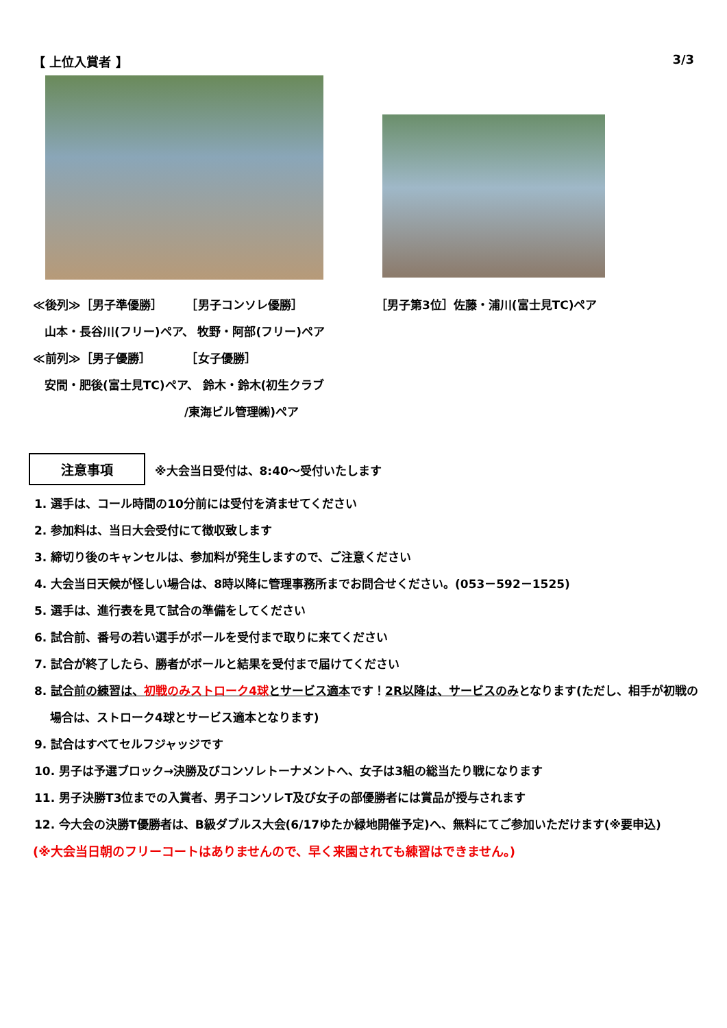【 上位入賞者 】 3/3
≪後列≫［男子準優勝］　　　［男子コンソレ優勝］
　山本・長谷川(フリー)ペア、 牧野・阿部(フリー)ペア
≪前列≫［男子優勝］　　　　［女子優勝］
　安間・肥後(富士見TC)ペア、 鈴木・鈴木(初生クラブ
　　　　　　　　　　　　　/東海ビル管理㈱)ペア
［男子第3位］佐藤・浦川(富士見TC)ペア
注意事項 ※大会当日受付は、8:40～受付いたします
1. 選手は、コール時間の10分前には受付を済ませてください
2. 参加料は、当日大会受付にて徴収致します
3. 締切り後のキャンセルは、参加料が発生しますので、ご注意ください
4. 大会当日天候が怪しい場合は、8時以降に管理事務所までお問合せください。(053－592－1525)
5. 選手は、進行表を見て試合の準備をしてください
6. 試合前、番号の若い選手がボールを受付まで取りに来てください
7. 試合が終了したら、勝者がボールと結果を受付まで届けてください
8. 試合前の練習は、初戦のみストローク4球とサービス適本です！2R以降は、サービスのみとなります(ただし、相手が初戦の
　 場合は、ストローク4球とサービス適本となります)
9. 試合はすべてセルフジャッジです
10. 男子は予選ブロック→決勝及びコンソレトーナメントへ、女子は3組の総当たり戦になります
11. 男子決勝T3位までの入賞者、男子コンソレT及び女子の部優勝者には賞品が授与されます
12. 今大会の決勝T優勝者は、B級ダブルス大会(6/17ゆたか緑地開催予定)へ、無料にてご参加いただけます(※要申込)
(※大会当日朝のフリーコートはありませんので、早く来園されても練習はできません。)